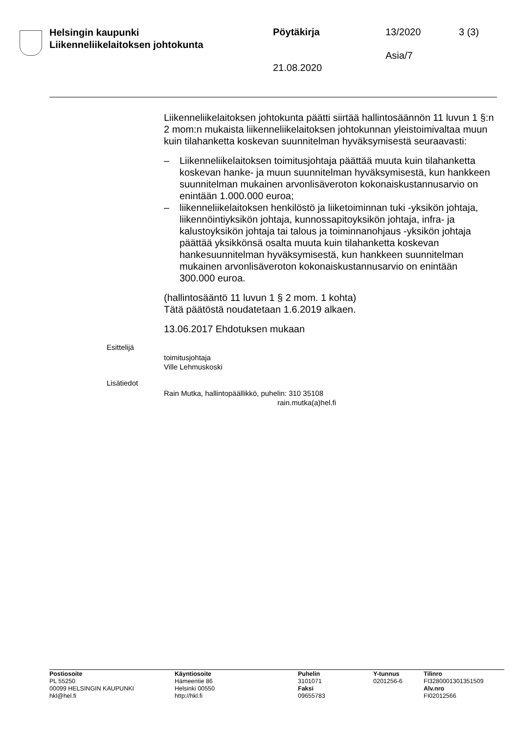Helsingin kaupunki
Liikenneliikelaitoksen johtokunta
Pöytäkirja 13/2020 3 (3)
Asia/7
21.08.2020
Liikenneliikelaitoksen johtokunta päätti siirtää hallintosäännön 11 luvun 1 §:n 2 mom:n mukaista liikenneliikelaitoksen johtokunnan yleistoimivaltaa muun kuin tilahanketta koskevan suunnitelman hyväksymisestä seuraavasti:
– Liikenneliikelaitoksen toimitusjohtaja päättää muuta kuin tilahanketta koskevan hanke- ja muun suunnitelman hyväksymisestä, kun hankkeen suunnitelman mukainen arvonlisäveroton kokonaiskustannusarvio on enintään 1.000.000 euroa;
– liikenneliikelaitoksen henkilöstö ja liiketoiminnan tuki -yksikön johtaja, liikennöintiyksikön johtaja, kunnossapitoyksikön johtaja, infra- ja kalustoyksikön johtaja tai talous ja toiminnanohjaus -yksikön johtaja päättää yksikkönsä osalta muuta kuin tilahanketta koskevan hankesuunnitelman hyväksymisestä, kun hankkeen suunnitelman mukainen arvonlisäveroton kokonaiskustannusarvio on enintään 300.000 euroa.
(hallintosääntö 11 luvun 1 § 2 mom. 1 kohta)
Tätä päätöstä noudatetaan 1.6.2019 alkaen.
13.06.2017 Ehdotuksen mukaan
Esittelijä
toimitusjohtaja
Ville Lehmuskoski
Lisätiedot
Rain Mutka, hallintopäällikkö, puhelin: 310 35108
rain.mutka(a)hel.fi
Postiosoite
PL 55250
00099 HELSINGIN KAUPUNKI
hkl@hel.fi
Käyntiosoite
Hämeentie 86
Helsinki 00550
http://hkl.fi
Puhelin
3101071
Faksi
09655783
Y-tunnus
0201256-6
Tilinro
FI3280001301351509
Alv.nro
FI02012566